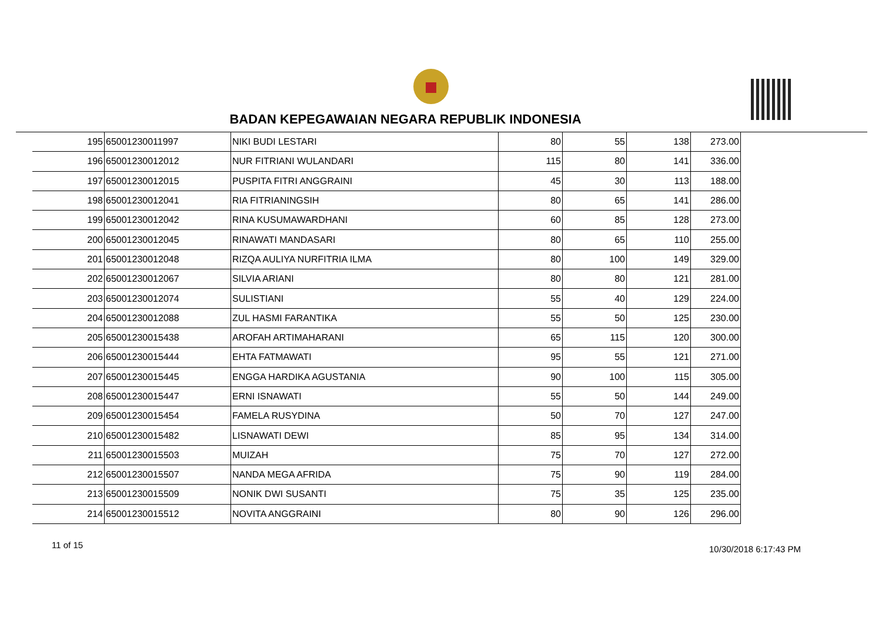BADAN KEPEGAWAIAN NEGARA REPUBLIK INDONESIA
| 195 | 65001230011997 | NIKI BUDI LESTARI | 80 | 55 | 138 | 273.00 |
| 196 | 65001230012012 | NUR FITRIANI WULANDARI | 115 | 80 | 141 | 336.00 |
| 197 | 65001230012015 | PUSPITA FITRI ANGGRAINI | 45 | 30 | 113 | 188.00 |
| 198 | 65001230012041 | RIA FITRIANINGSIH | 80 | 65 | 141 | 286.00 |
| 199 | 65001230012042 | RINA KUSUMAWARDHANI | 60 | 85 | 128 | 273.00 |
| 200 | 65001230012045 | RINAWATI MANDASARI | 80 | 65 | 110 | 255.00 |
| 201 | 65001230012048 | RIZQA AULIYA NURFITRIA ILMA | 80 | 100 | 149 | 329.00 |
| 202 | 65001230012067 | SILVIA ARIANI | 80 | 80 | 121 | 281.00 |
| 203 | 65001230012074 | SULISTIANI | 55 | 40 | 129 | 224.00 |
| 204 | 65001230012088 | ZUL HASMI FARANTIKA | 55 | 50 | 125 | 230.00 |
| 205 | 65001230015438 | AROFAH ARTIMAHARANI | 65 | 115 | 120 | 300.00 |
| 206 | 65001230015444 | EHTA FATMAWATI | 95 | 55 | 121 | 271.00 |
| 207 | 65001230015445 | ENGGA HARDIKA AGUSTANIA | 90 | 100 | 115 | 305.00 |
| 208 | 65001230015447 | ERNI ISNAWATI | 55 | 50 | 144 | 249.00 |
| 209 | 65001230015454 | FAMELA RUSYDINA | 50 | 70 | 127 | 247.00 |
| 210 | 65001230015482 | LISNAWATI DEWI | 85 | 95 | 134 | 314.00 |
| 211 | 65001230015503 | MUIZAH | 75 | 70 | 127 | 272.00 |
| 212 | 65001230015507 | NANDA MEGA AFRIDA | 75 | 90 | 119 | 284.00 |
| 213 | 65001230015509 | NONIK DWI SUSANTI | 75 | 35 | 125 | 235.00 |
| 214 | 65001230015512 | NOVITA ANGGRAINI | 80 | 90 | 126 | 296.00 |
11 of 15 10/30/2018 6:17:43 PM